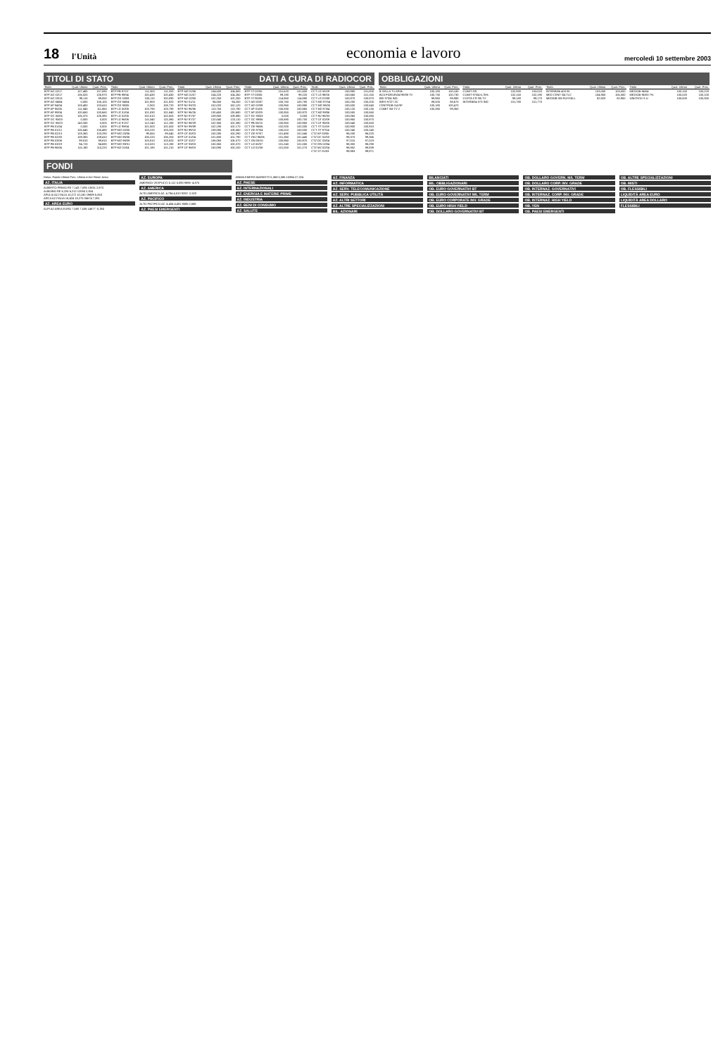18
l'Unità
economia e lavoro
mercoledì 10 settembre 2003
TITOLI DI STATO DATI A CURA DI RADIOCOR
| Titolo | Quot. Ultimo | Quot. Prec. |
| --- | --- | --- |
| BTP AG 02/17 | 107,480 | 107,590 |
| BTP AG 02/17 | 106,020 | 105,970 |
| BTP AG 03/13 | 99,110 | 99,050 |
| BTP AG 94/04 | 0,000 | 105,100 |
| BTP AP 94/04 | 103,400 | 103,410 |
| BTP AP 95/05 | 111,840 | 111,860 |
| BTP AP 99/04 | 100,650 | 100,660 |
| BTP DC 00/05 | 105,370 | 105,390 |
| BTP DC 93/03 | 0,000 | 0,000 |
| BTP DC 93/23 | 143,330 | 0,000 |
| BTP FB 01/04 | 0,000 | 0,000 |
| BTP FB 01/12 | 105,540 | 105,490 |
| BTP FB 02/13 | 103,300 | 103,290 |
| BTP FB 02/33 | 109,300 | 109,410 |
| BTP FB 03/06 | 99,810 | 99,810 |
| BTP FB 03/19 | 94,720 | 94,690 |
| BTP FB 96/06 | 115,190 | 115,220 |
| Titolo | Quot. Ultimo | Quot. Prec. |
| --- | --- | --- |
| BTP FB 97/07 | 111,300 | 111,320 |
| BTP FB 99/04 | 100,430 | 100,430 |
| BTP GE 03/08 | 100,110 | 100,090 |
| BTP GE 94/04 | 101,900 | 101,920 |
| BTP GE 95/05 | 0,000 | 108,720 |
| BTP LG 00/05 | 103,790 | 103,790 |
| BTP LG 01/04 | 101,830 | 101,840 |
| BTP LG 02/05 | 102,510 | 102,500 |
| BTP LG 96/06 | 115,340 | 115,380 |
| BTP LG 97/07 | 112,240 | 112,190 |
| BTP LG 99/04 | 101,500 | 101,500 |
| BTP MG 02/05 | 103,220 | 103,200 |
| BTP MG 03/06 | 99,550 | 99,540 |
| BTP MG 96/06 | 106,220 | 106,200 |
| BTP MG 98/09 | 103,810 | 103,820 |
| BTP MG 99/31 | 113,020 | 113,190 |
| BTP MZ 01/04 | 101,190 | 101,210 |
| Titolo | Quot. Ultimo | Quot. Prec. |
| --- | --- | --- |
| BTP MZ 01/06 | 104,500 | 104,500 |
| BTP MZ 01/07 | 104,220 | 104,260 |
| BTP MZ 02/05 | 102,250 | 102,250 |
| BTP NV 01/11 | 94,050 | 94,250 |
| BTP NV 93/23 | 152,020 | 152,120 |
| BTP NV 96/06 | 113,750 | 113,790 |
| BTP NV 96/26 | 130,450 | 130,680 |
| BTP NV 97/07 | 109,900 | 109,890 |
| BTP NV 97/27 | 120,040 | 120,110 |
| BTP NV 98/29 | 102,350 | 102,380 |
| BTP NV 99/09 | 102,190 | 102,170 |
| BTP NV 99/10 | 109,090 | 109,060 |
| BTP OT 00/03 | 100,280 | 100,290 |
| BTP OT 01/04 | 101,800 | 101,790 |
| BTP OT 02/07 | 106,060 | 106,070 |
| BTP OT 93/03 | 100,350 | 100,370 |
| BTP OT 98/03 | 100,090 | 100,100 |
| Titolo | Quot. Ultimo | Quot. Prec. |
| --- | --- | --- |
| BTP ST 02/05 | 101,620 | 101,600 |
| BTP ST 03/06 | 99,190 | 99,220 |
| BTP ST 95/05 | 114,860 | 114,880 |
| CCT AG 00/07 | 100,760 | 100,780 |
| CCT AG 02/09 | 100,960 | 100,980 |
| CCT AP 01/08 | 100,830 | 100,860 |
| CCT AP 02/09 | 100,950 | 100,970 |
| CCT DC 93/03 | 0,000 | 0,000 |
| CCT DC 99/06 | 100,680 | 100,700 |
| CCT FB 03/10 | 100,950 | 100,950 |
| CCT GE 96/06 | 102,000 | 102,000 |
| CCT GE 97/04 | 100,010 | 100,000 |
| CCT GE 97/07 | 101,490 | 101,540 |
| CCT GE2 96/06 | 101,360 | 101,440 |
| CCT GN 03/10 | 100,960 | 100,970 |
| CCT LG 00/07 | 101,240 | 101,050 |
| CCT LG 01/08 | 101,050 | 101,270 |
| Titolo | Quot. Ultimo | Quot. Prec. |
| --- | --- | --- |
| CCT LG 02/09 | 100,980 | 101,000 |
| CCT LG 98/05 | 100,660 | 101,150 |
| CCT LG E2/09 | 100,970 | 100,970 |
| CCT MG 97/04 | 100,200 | 100,200 |
| CCT MG 98/05 | 100,500 | 100,540 |
| CCT MZ 97/04 | 100,120 | 100,130 |
| CCT MZ 99/06 | 100,550 | 100,560 |
| CCT NV 96/03 | 100,060 | 100,060 |
| CCT OT 02/09 | 100,950 | 100,970 |
| CCT OT 98/05 | 100,540 | 100,550 |
| CCT ST 01/08 | 100,900 | 100,910 |
| CCT ST 97/04 | 100,240 | 100,240 |
| CTZ AP 03/05 | 96,030 | 96,020 |
| CTZ DC 02/03 | 99,370 | 99,366 |
| CTZ DC 03/04 | 97,015 | 97,019 |
| CTZ GN 02/04 | 98,300 | 98,290 |
| CTZ MZ 02/04 | 98,852 | 98,839 |
| CTZ ST 01/03 | 99,983 | 99,971 |
OBBLIGAZIONI
| Titolo | Quot. Ultimo | Quot. Prec. |
| --- | --- | --- |
| B SELLA TV AP06 | 100,180 | 100,180 |
| BCA FIDEURAM 99/09 TV | 100,730 | 100,730 |
| BEI 97/04 IND | 99,960 | 99,980 |
| BIRS 97/27 ZC | 89,000 | 88,670 |
| CENTROB /14 RF | 100,180 | 100,470 |
| COMIT /08 TV 2 | 100,380 | 99,350 |
| Titolo | Quot. Ultimo | Quot. Prec. |
| --- | --- | --- |
| COMIT /09 | 102,930 | 103,020 |
| COMIT 97/04 6,75% | 102,150 | 102,190 |
| COSTA CR /05 TV | 99,180 | 99,170 |
| INTERB/04 373 IND | 101,780 | 101,770 |
| Titolo | Quot. Ultimo | Quot. Prec. |
| --- | --- | --- |
| INTERB/06 403 IN | 103,050 | 103,000 |
| MED CENT /04 TLC | 104,950 | 105,300 |
| MEDIOB /08 RUSSELL | 82,920 | 82,900 |
| Titolo | Quot. Ultimo | Quot. Prec. |
| --- | --- | --- |
| MEDIOB 94/04 | 100,150 | 100,220 |
| MEDIOB 96/03 7% | 100,020 | 100,100 |
| UNICR/10 S-U | 105,500 | 105,350 |
FONDI
Descr. Fondo Ultimo Prec. Ultimo in lire Rend. Anno
AZ. ITALIA
ALBERTO PRIMO RE 7,143 7,095 13831 2,970
ALBOINO RE 6,226 6,212 12055 2,824
APULIA AZ.ITALIA 10,272 10,180 19889 5,853
ARCA AZ.ITALIA 18,424 18,275 35674 7,391
AZ. AREA EURO
ALPI AZ.AREA EURO 7,580 7,536 14677 -0,355
AZ. EUROPA
AMERIGO VESPUCCI 5,112 5,090 9898 -4,875
AZ. AMERICA
ALTO AMERICA AZ. 4,794 4,810 9282 -2,520
AZ. PACIFICO
ALTO PACIFICO AZ. 4,434 4,491 8585 2,686
AZ. PAESI EMERGENTI
ANIMA EMERG.MARKETS 5,368 5,386 10394 27,224
AZ. PAESE
AZ. INTERNAZIONALI
AZ. ENERGIA E MATERIE PRIME
AZ. INDUSTRIA
AZ. BENI DI CONSUMO
AZ. SALUTE
AZ. FINANZA
AZ. INFORMATICA
AZ. SERV. TELECOMUNICAZIONE
AZ. SERV. PUBBLICA UTILITÀ
AZ. ALTRI SETTORI
AZ. ALTRE SPECIALIZZAZIONI
BIL. AZIONARI
BILANCIATI
BIL. OBBLIGAZIONARI
OB. EURO GOVERNATIVI BT
OB. EURO GOVERNATIVI M/L TERM
OB. EURO CORPORATE INV. GRADE
OB. EURO HIGH YIELD
OB. DOLLARO GOVERNATIVI BT
OB. DOLLARO GOVERN. M/L TERM
OB. DOLLARO CORP. INV. GRADE
OB. INTERNAZ. GOVERNATIVI
OB. INTERNAZ. CORP. INV. GRADE
OB. INTERNAZ. HIGH YIELD
OB. YEN
OB. PAESI EMERGENTI
OB. ALTRE SPECIALIZZAZIONI
OB. MISTI
OB. FLESSIBILI
LIQUIDITÀ AREA EURO
LIQUIDITÀ AREA DOLLARO
FLESSIBILI